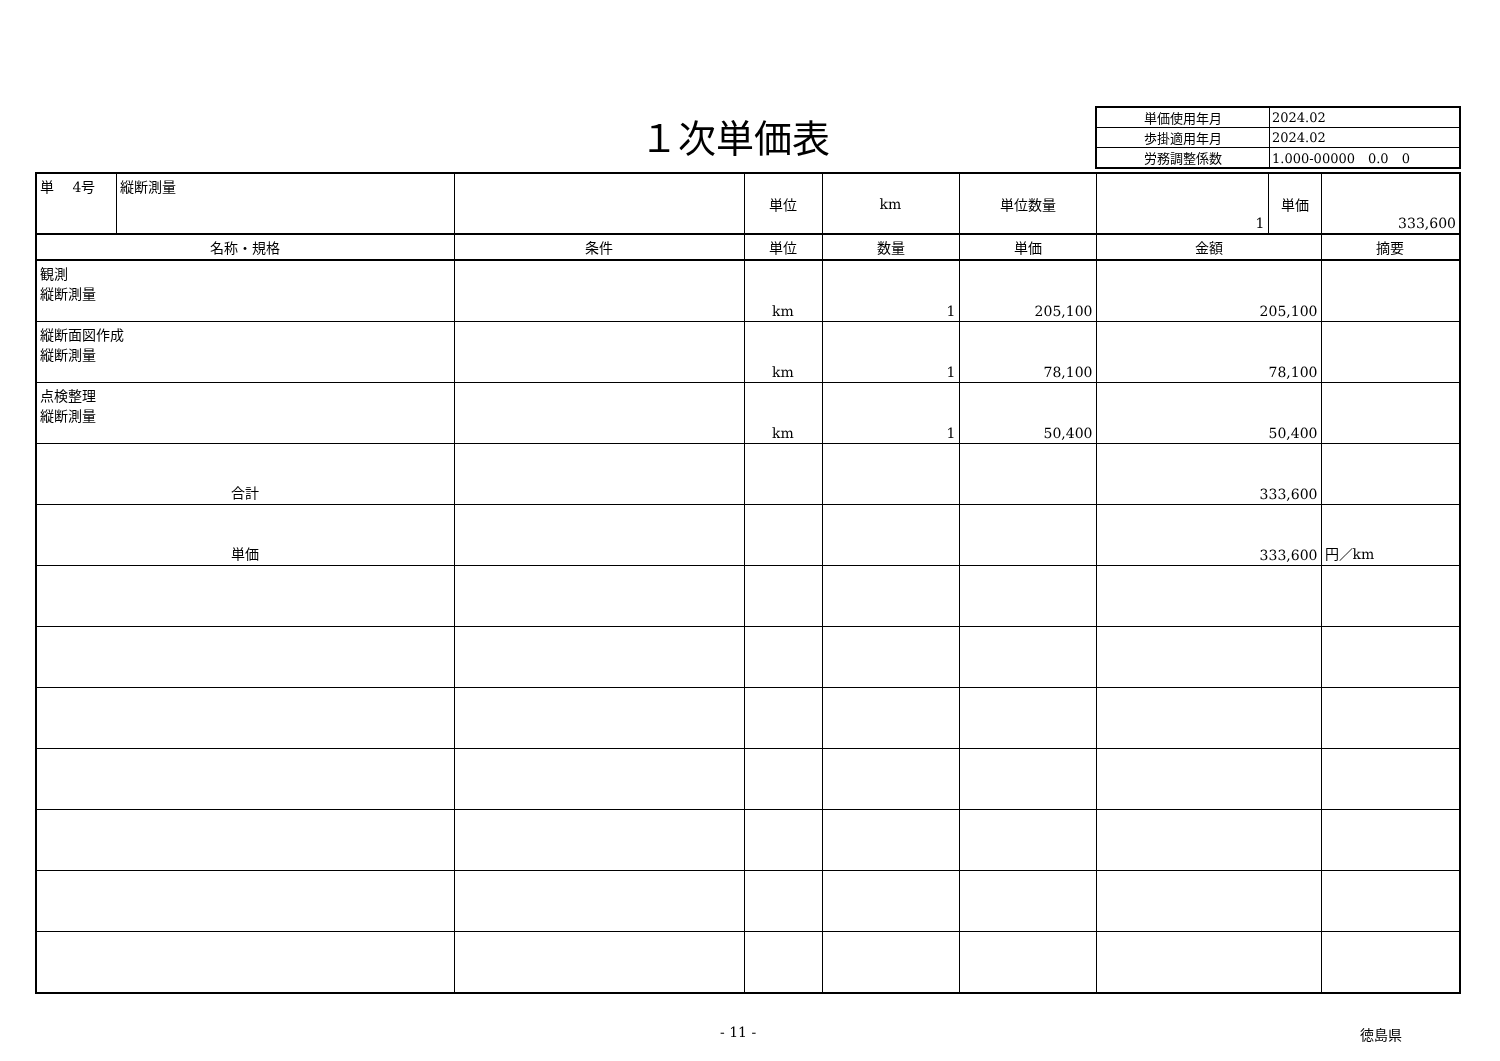１次単価表
| 単価使用年月 | 2024.02 |
| 歩掛適用年月 | 2024.02 |
| 労務調整係数 | 1.000-00000 0.0 0 |
| 単 4号 | 縦断測量 | | 単位 | km | 単位数量 | 1 | 単価 | 333,600 |
| 名称・規格 | | 条件 | 単位 | 数量 | 単価 | 金額 | | 摘要 |
| 観測 縦断測量 | | | km | 1 | 205,100 | 205,100 | | |
| 縦断面図作成 縦断測量 | | | km | 1 | 78,100 | 78,100 | | |
| 点検整理 縦断測量 | | | km | 1 | 50,400 | 50,400 | | |
| 合計 | | | | | | 333,600 | | |
| 単価 | | | | | | 333,600 | | 円／km |
- 11 - 徳島県